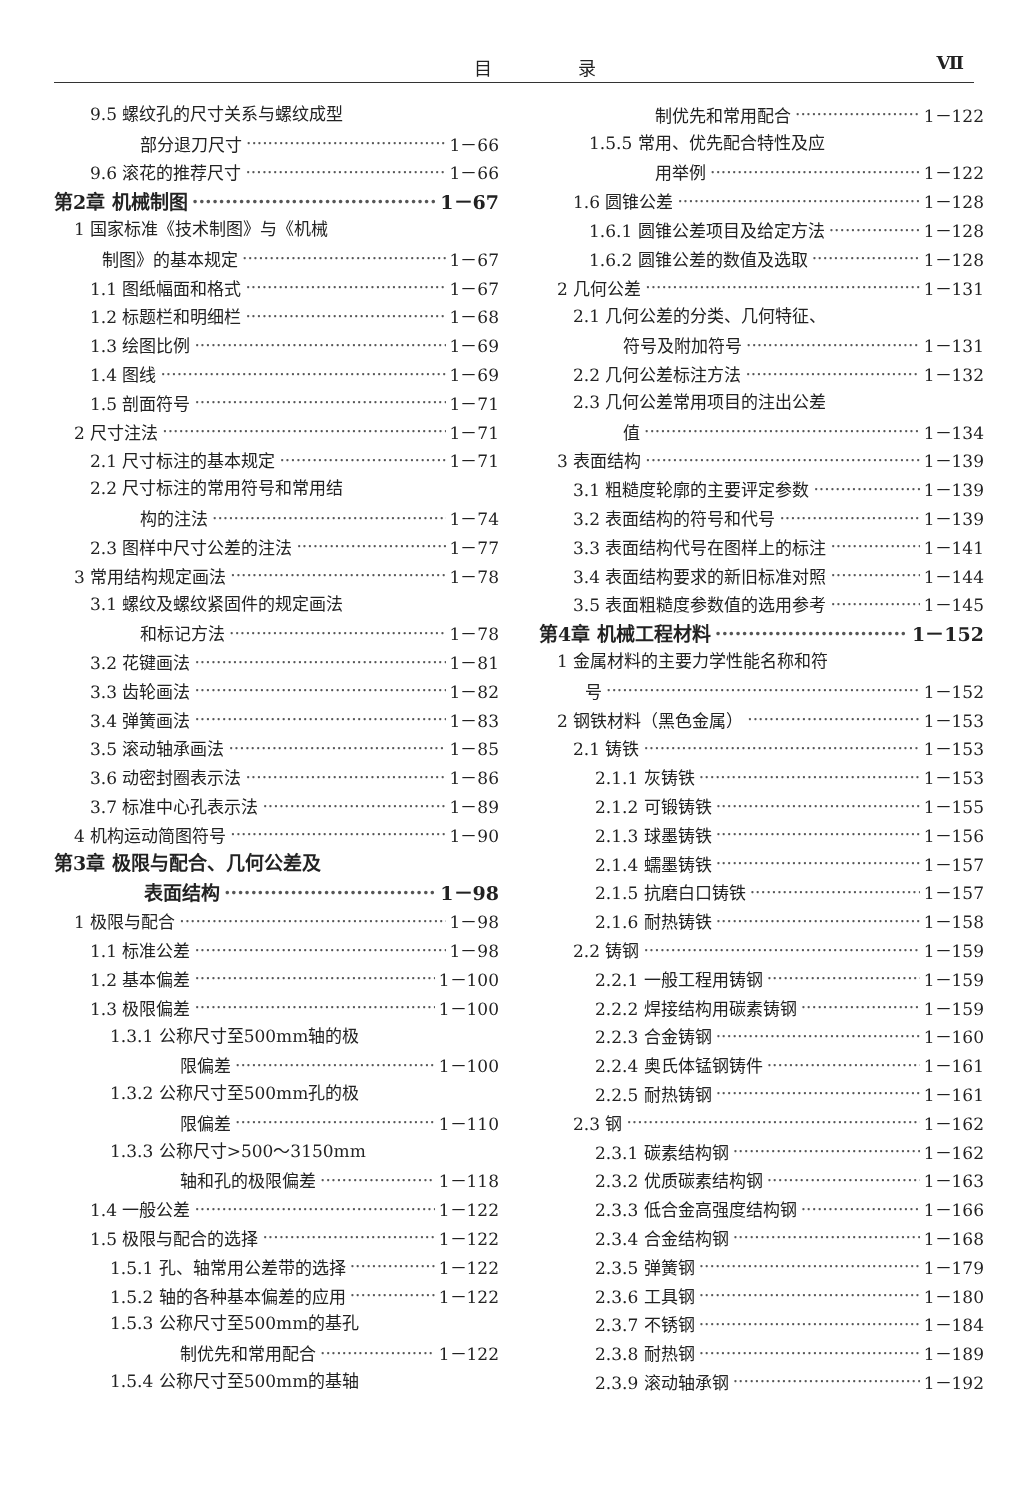目 录 Ⅶ
9.5 螺纹孔的尺寸关系与螺纹成型
部分退刀尺寸 1－66
9.6 滚花的推荐尺寸 1－66
第2章 机械制图 1－67
1 国家标准《技术制图》与《机械
制图》的基本规定 1－67
1.1 图纸幅面和格式 1－67
1.2 标题栏和明细栏 1－68
1.3 绘图比例 1－69
1.4 图线 1－69
1.5 剖面符号 1－71
2 尺寸注法 1－71
2.1 尺寸标注的基本规定 1－71
2.2 尺寸标注的常用符号和常用结
构的注法 1－74
2.3 图样中尺寸公差的注法 1－77
3 常用结构规定画法 1－78
3.1 螺纹及螺纹紧固件的规定画法
和标记方法 1－78
3.2 花键画法 1－81
3.3 齿轮画法 1－82
3.4 弹簧画法 1－83
3.5 滚动轴承画法 1－85
3.6 动密封圈表示法 1－86
3.7 标准中心孔表示法 1－89
4 机构运动简图符号 1－90
第3章 极限与配合、几何公差及
表面结构 1－98
1 极限与配合 1－98
1.1 标准公差 1－98
1.2 基本偏差 1－100
1.3 极限偏差 1－100
1.3.1 公称尺寸至500mm轴的极
限偏差 1－100
1.3.2 公称尺寸至500mm孔的极
限偏差 1－110
1.3.3 公称尺寸>500～3150mm
轴和孔的极限偏差 1－118
1.4 一般公差 1－122
1.5 极限与配合的选择 1－122
1.5.1 孔、轴常用公差带的选择 1－122
1.5.2 轴的各种基本偏差的应用 1－122
1.5.3 公称尺寸至500mm的基孔
制优先和常用配合 1－122
1.5.4 公称尺寸至500mm的基轴
制优先和常用配合 1－122
1.5.5 常用、优先配合特性及应
用举例 1－122
1.6 圆锥公差 1－128
1.6.1 圆锥公差项目及给定方法 1－128
1.6.2 圆锥公差的数值及选取 1－128
2 几何公差 1－131
2.1 几何公差的分类、几何特征、
符号及附加符号 1－131
2.2 几何公差标注方法 1－132
2.3 几何公差常用项目的注出公差
值 1－134
3 表面结构 1－139
3.1 粗糙度轮廓的主要评定参数 1－139
3.2 表面结构的符号和代号 1－139
3.3 表面结构代号在图样上的标注 1－141
3.4 表面结构要求的新旧标准对照 1－144
3.5 表面粗糙度参数值的选用参考 1－145
第4章 机械工程材料 1－152
1 金属材料的主要力学性能名称和符
号 1－152
2 钢铁材料（黑色金属） 1－153
2.1 铸铁 1－153
2.1.1 灰铸铁 1－153
2.1.2 可锻铸铁 1－155
2.1.3 球墨铸铁 1－156
2.1.4 蠕墨铸铁 1－157
2.1.5 抗磨白口铸铁 1－157
2.1.6 耐热铸铁 1－158
2.2 铸钢 1－159
2.2.1 一般工程用铸钢 1－159
2.2.2 焊接结构用碳素铸钢 1－159
2.2.3 合金铸钢 1－160
2.2.4 奥氏体锰钢铸件 1－161
2.2.5 耐热铸钢 1－161
2.3 钢 1－162
2.3.1 碳素结构钢 1－162
2.3.2 优质碳素结构钢 1－163
2.3.3 低合金高强度结构钢 1－166
2.3.4 合金结构钢 1－168
2.3.5 弹簧钢 1－179
2.3.6 工具钢 1－180
2.3.7 不锈钢 1－184
2.3.8 耐热钢 1－189
2.3.9 滚动轴承钢 1－192